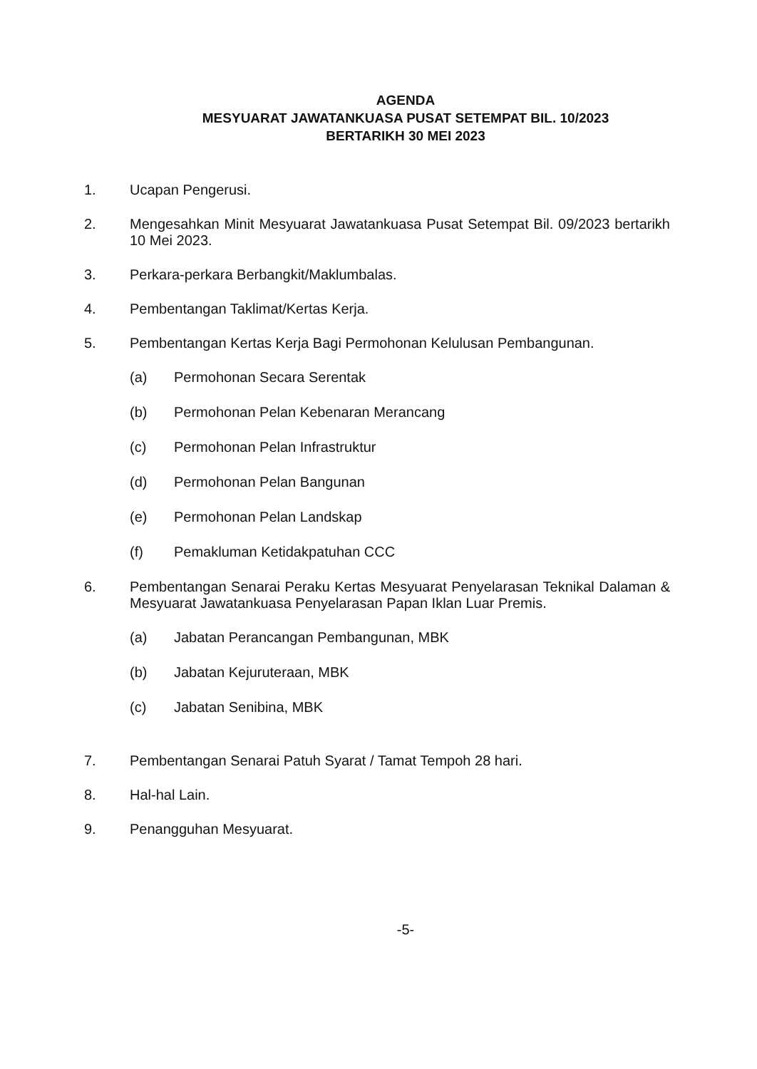AGENDA
MESYUARAT JAWATANKUASA PUSAT SETEMPAT BIL. 10/2023
BERTARIKH 30 MEI 2023
1. Ucapan Pengerusi.
2. Mengesahkan Minit Mesyuarat Jawatankuasa Pusat Setempat Bil. 09/2023 bertarikh 10 Mei 2023.
3. Perkara-perkara Berbangkit/Maklumbalas.
4. Pembentangan Taklimat/Kertas Kerja.
5. Pembentangan Kertas Kerja Bagi Permohonan Kelulusan Pembangunan.
(a) Permohonan Secara Serentak
(b) Permohonan Pelan Kebenaran Merancang
(c) Permohonan Pelan Infrastruktur
(d) Permohonan Pelan Bangunan
(e) Permohonan Pelan Landskap
(f) Pemakluman Ketidakpatuhan CCC
6. Pembentangan Senarai Peraku Kertas Mesyuarat Penyelarasan Teknikal Dalaman & Mesyuarat Jawatankuasa Penyelarasan Papan Iklan Luar Premis.
(a) Jabatan Perancangan Pembangunan, MBK
(b) Jabatan Kejuruteraan, MBK
(c) Jabatan Senibina, MBK
7. Pembentangan Senarai Patuh Syarat / Tamat Tempoh 28 hari.
8. Hal-hal Lain.
9. Penangguhan Mesyuarat.
-5-